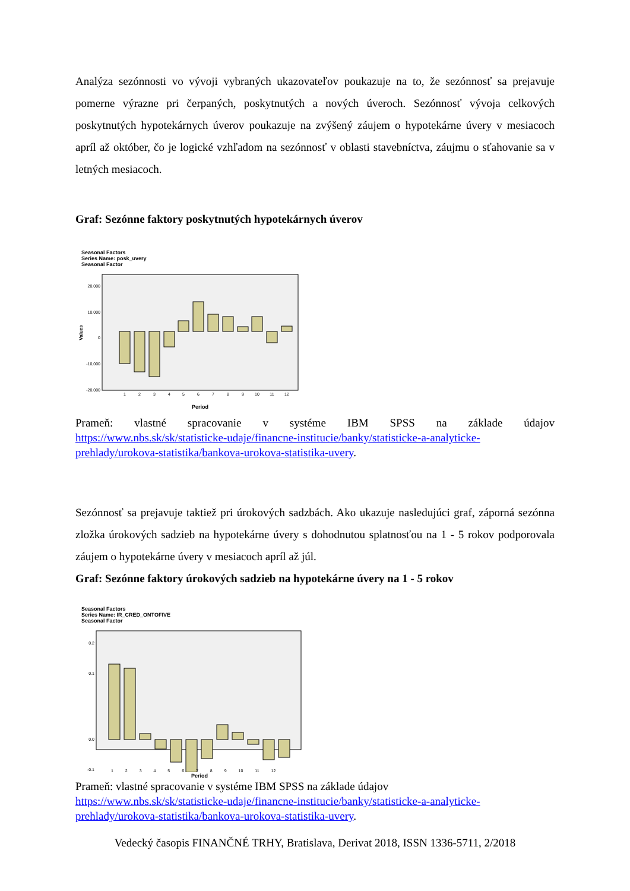Analýza sezónnosti vo vývoji vybraných ukazovateľov poukazuje na to, že sezónnosť sa prejavuje pomerne výrazne pri čerpaných, poskytnutých a nových úveroch. Sezónnosť vývoja celkových poskytnutých hypotekárnych úverov poukazuje na zvýšený záujem o hypotekárne úvery v mesiacoch apríl až október, čo je logické vzhľadom na sezónnosť v oblasti stavebníctva, záujmu o sťahovanie sa v letných mesiacoch.
Graf: Sezónne faktory poskytnutých hypotekárnych úverov
Seasonal Factors
Series Name: posk_uvery
Seasonal Factor
20,000
10,000
0
-10,000
-20,000
1
2
3
4
5
6
7
8
9
10
11
12
Period
Values
Prameň: vlastné spracovanie v systéme IBM SPSS na základe údajov
https://www.nbs.sk/sk/statisticke-udaje/financne-institucie/banky/statisticke-a-analyticke-prehlady/urokova-statistika/bankova-urokova-statistika-uvery.
Sezónnosť sa prejavuje taktiež pri úrokových sadzbách. Ako ukazuje nasledujúci graf, záporná sezónna zložka úrokových sadzieb na hypotekárne úvery s dohodnutou splatnosťou na 1 - 5 rokov podporovala záujem o hypotekárne úvery v mesiacoch apríl až júl.
Graf: Sezónne faktory úrokových sadzieb na hypotekárne úvery na 1 - 5 rokov
Seasonal Factors
Series Name: IR_CRED_ONTOFIVE
Seasonal Factor
0.2
0.1
0.0
-0.1
1 2 3 4 5 6 7 8 9 10 11 12
Period
Prameň: vlastné spracovanie v systéme IBM SPSS na základe údajov
https://www.nbs.sk/sk/statisticke-udaje/financne-institucie/banky/statisticke-a-analyticke-prehlady/urokova-statistika/bankova-urokova-statistika-uvery.
Vedecký časopis FINANČNÉ TRHY, Bratislava, Derivat 2018, ISSN 1336-5711, 2/2018